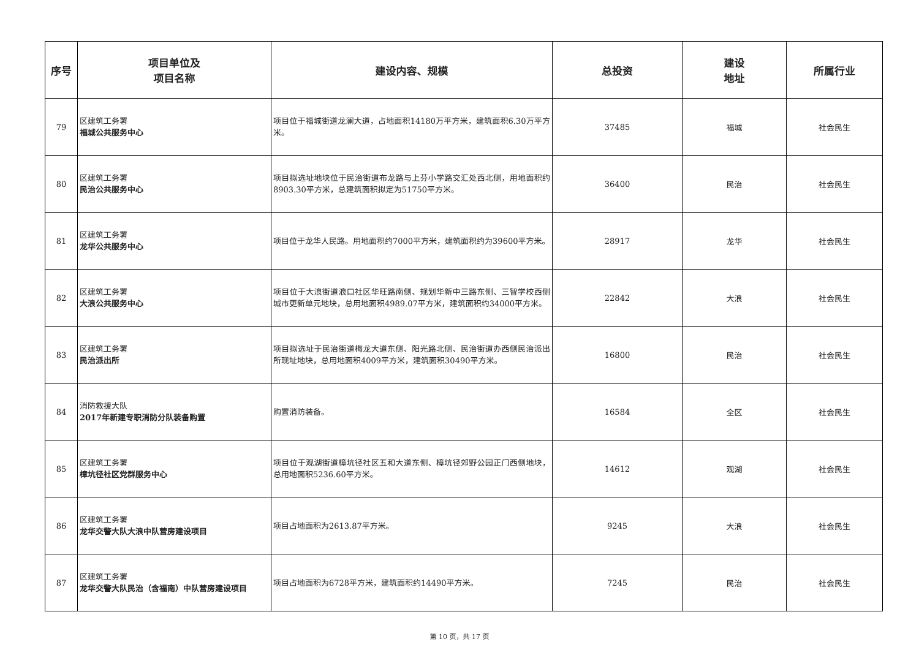| 序号 | 项目单位及 项目名称 | 建设内容、规模 | 总投资 | 建设 地址 | 所属行业 |
| --- | --- | --- | --- | --- | --- |
| 79 | 区建筑工务署 福城公共服务中心 | 项目位于福城街道龙澜大道，占地面积14180万平方米，建筑面积6.30万平方米。 | 37485 | 福城 | 社会民生 |
| 80 | 区建筑工务署 民治公共服务中心 | 项目拟选址地块位于民治街道布龙路与上芬小学路交汇处西北侧，用地面积约8903.30平方米，总建筑面积拟定为51750平方米。 | 36400 | 民治 | 社会民生 |
| 81 | 区建筑工务署 龙华公共服务中心 | 项目位于龙华人民路。用地面积约7000平方米，建筑面积约为39600平方米。 | 28917 | 龙华 | 社会民生 |
| 82 | 区建筑工务署 大浪公共服务中心 | 项目位于大浪街道浪口社区华旺路南侧、规划华新中三路东侧、三智学校西侧城市更新单元地块，总用地面积4989.07平方米，建筑面积约34000平方米。 | 22842 | 大浪 | 社会民生 |
| 83 | 区建筑工务署 民治派出所 | 项目拟选址于民治街道梅龙大道东侧、阳光路北侧、民治街道办西侧民治派出所现址地块，总用地面积4009平方米，建筑面积30490平方米。 | 16800 | 民治 | 社会民生 |
| 84 | 消防救援大队 2017年新建专职消防分队装备购置 | 购置消防装备。 | 16584 | 全区 | 社会民生 |
| 85 | 区建筑工务署 樟坑径社区党群服务中心 | 项目位于观湖街道樟坑径社区五和大道东侧、樟坑径郊野公园正门西侧地块，总用地面积5236.60平方米。 | 14612 | 观湖 | 社会民生 |
| 86 | 区建筑工务署 龙华交警大队大浪中队营房建设项目 | 项目占地面积为2613.87平方米。 | 9245 | 大浪 | 社会民生 |
| 87 | 区建筑工务署 龙华交警大队民治（含福南）中队营房建设项目 | 项目占地面积为6728平方米，建筑面积约14490平方米。 | 7245 | 民治 | 社会民生 |
第 10 页，共 17 页